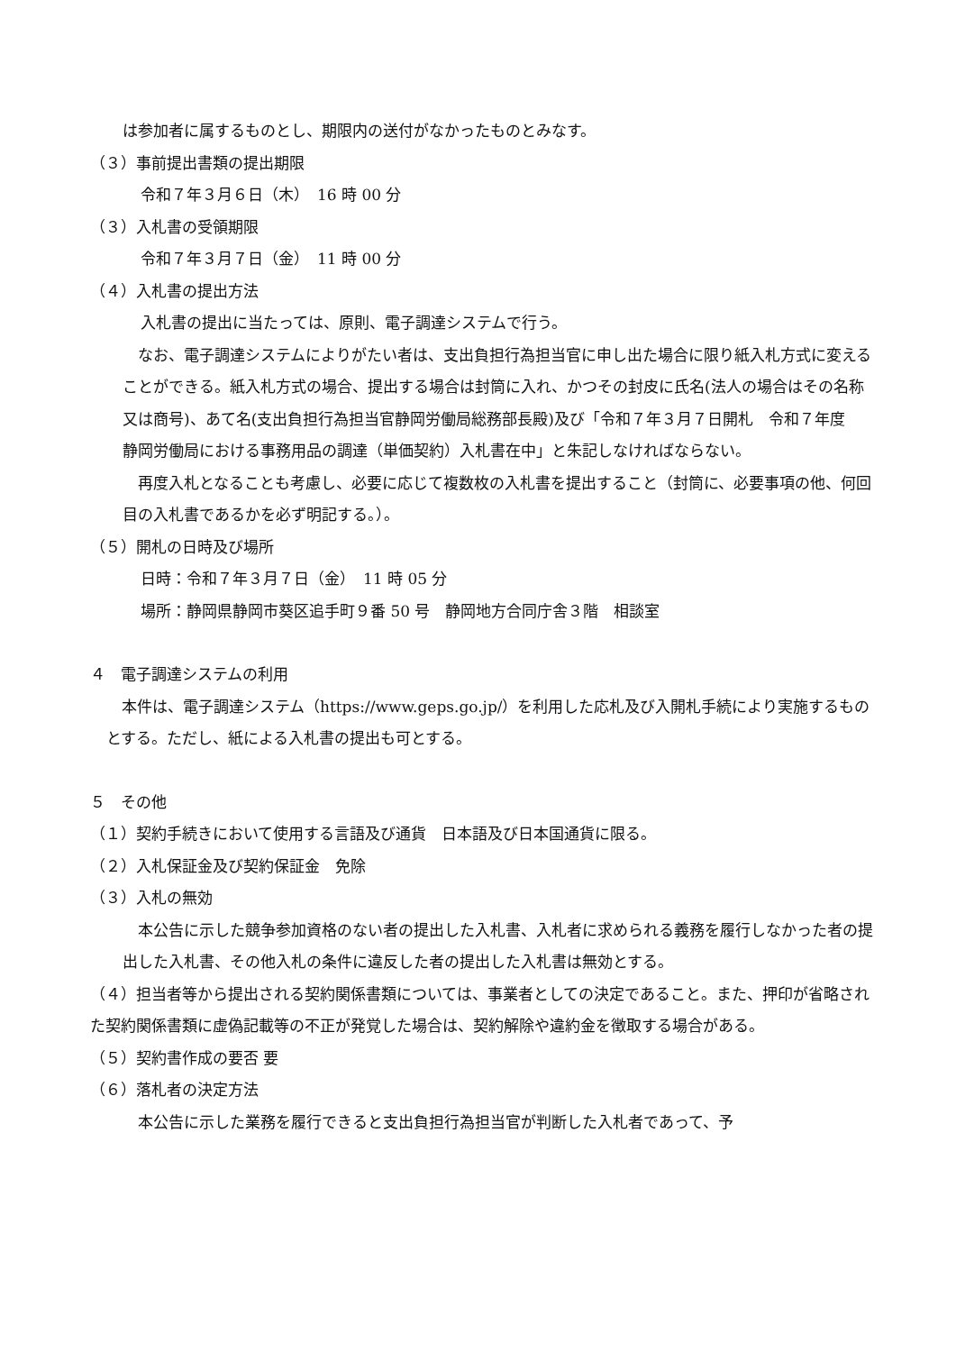は参加者に属するものとし、期限内の送付がなかったものとみなす。
（３）事前提出書類の提出期限
令和７年３月６日（木）　16 時 00 分
（３）入札書の受領期限
令和７年３月７日（金）　11 時 00 分
（４）入札書の提出方法
入札書の提出に当たっては、原則、電子調達システムで行う。
　なお、電子調達システムによりがたい者は、支出負担行為担当官に申し出た場合に限り紙入札方式に変えることができる。紙入札方式の場合、提出する場合は封筒に入れ、かつその封皮に氏名(法人の場合はその名称又は商号)、あて名(支出負担行為担当官静岡労働局総務部長殿)及び「令和７年３月７日開札　令和７年度　静岡労働局における事務用品の調達（単価契約）入札書在中」と朱記しなければならない。
　再度入札となることも考慮し、必要に応じて複数枚の入札書を提出すること（封筒に、必要事項の他、何回目の入札書であるかを必ず明記する。）。
（５）開札の日時及び場所
日時：令和７年３月７日（金）　11 時 05 分
場所：静岡県静岡市葵区追手町９番 50 号　静岡地方合同庁舎３階　相談室
４　電子調達システムの利用
　本件は、電子調達システム（https://www.geps.go.jp/）を利用した応札及び入開札手続により実施するものとする。ただし、紙による入札書の提出も可とする。
５　その他
（１）契約手続きにおいて使用する言語及び通貨　日本語及び日本国通貨に限る。
（２）入札保証金及び契約保証金　免除
（３）入札の無効
　本公告に示した競争参加資格のない者の提出した入札書、入札者に求められる義務を履行しなかった者の提出した入札書、その他入札の条件に違反した者の提出した入札書は無効とする。
（４）担当者等から提出される契約関係書類については、事業者としての決定であること。また、押印が省略された契約関係書類に虚偽記載等の不正が発覚した場合は、契約解除や違約金を徴取する場合がある。
（５）契約書作成の要否 要
（６）落札者の決定方法
　本公告に示した業務を履行できると支出負担行為担当官が判断した入札者であって、予